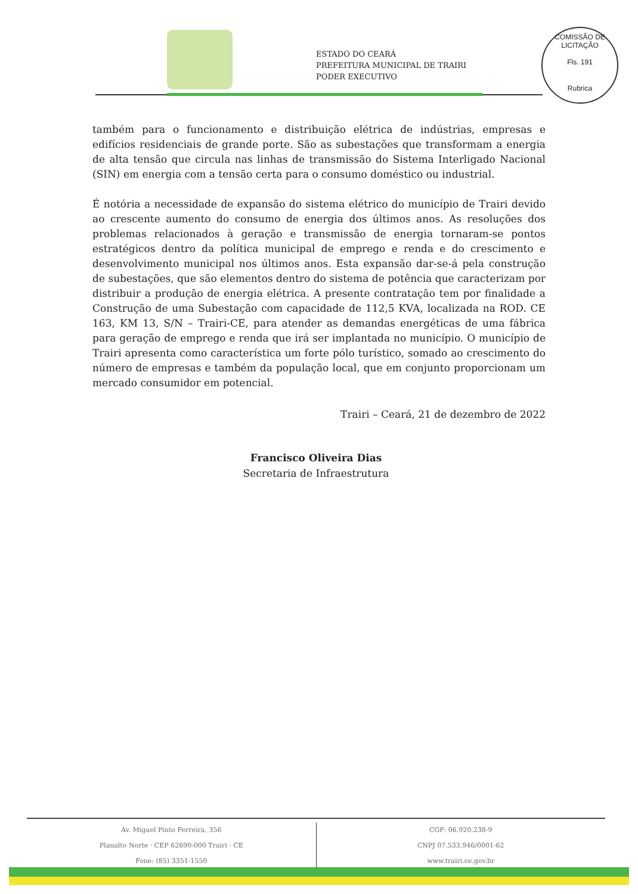ESTADO DO CEARÁ
PREFEITURA MUNICIPAL DE TRAIRI
PODER EXECUTIVO
COMISSÃO DE LICITAÇÃO
Fls. 191
Rubrica
também para o funcionamento e distribuição elétrica de indústrias, empresas e edifícios residenciais de grande porte. São as subestações que transformam a energia de alta tensão que circula nas linhas de transmissão do Sistema Interligado Nacional (SIN) em energia com a tensão certa para o consumo doméstico ou industrial.
É notória a necessidade de expansão do sistema elétrico do município de Trairi devido ao crescente aumento do consumo de energia dos últimos anos. As resoluções dos problemas relacionados à geração e transmissão de energia tornaram-se pontos estratégicos dentro da política municipal de emprego e renda e do crescimento e desenvolvimento municipal nos últimos anos. Esta expansão dar-se-á pela construção de subestações, que são elementos dentro do sistema de potência que caracterizam por distribuir a produção de energia elétrica. A presente contratação tem por finalidade a Construção de uma Subestação com capacidade de 112,5 KVA, localizada na ROD. CE 163, KM 13, S/N – Trairi-CE, para atender as demandas energéticas de uma fábrica para geração de emprego e renda que irá ser implantada no município. O município de Trairi apresenta como característica um forte pólo turístico, somado ao crescimento do número de empresas e também da população local, que em conjunto proporcionam um mercado consumidor em potencial.
Trairi – Ceará, 21 de dezembro de 2022
Francisco Oliveira Dias
Secretaria de Infraestrutura
Av. Miguel Pinto Ferreira, 356
Planalto Norte · CEP 62690-000 Trairi · CE
Fone: (85) 3351-1550
CGF: 06.920.238-9
CNPJ 07.533.946/0001-62
www.trairi.ce.gov.br